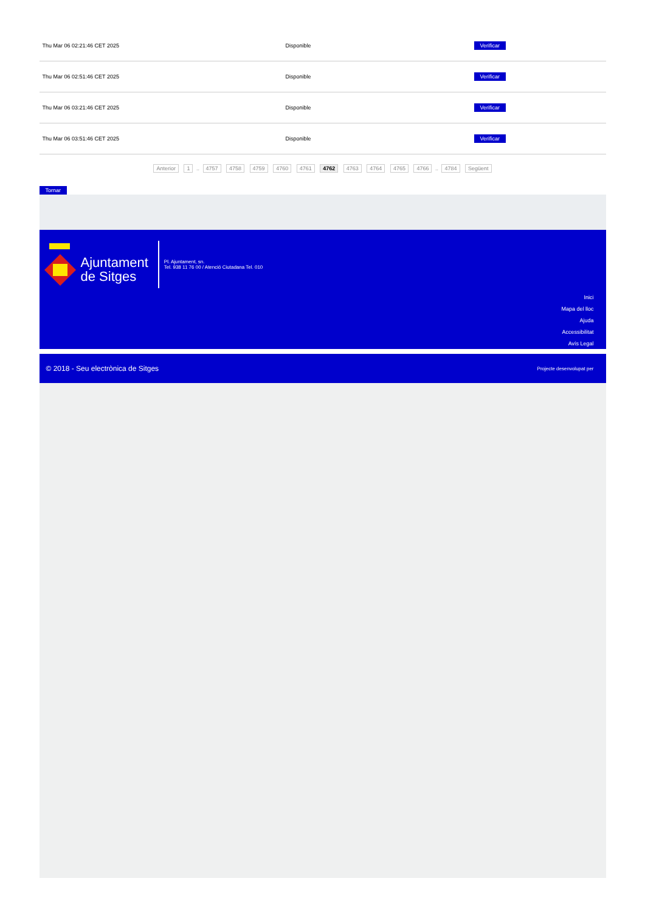| Thu Mar 06 02:21:46 CET 2025 | Disponible | Verificar |
| Thu Mar 06 02:51:46 CET 2025 | Disponible | Verificar |
| Thu Mar 06 03:21:46 CET 2025 | Disponible | Verificar |
| Thu Mar 06 03:51:46 CET 2025 | Disponible | Verificar |
Anterior 1 .. 4757 4758 4759 4760 4761 4762 4763 4764 4765 4766 .. 4784 Següent
Tornar
Ajuntament
de Sitges
Pl. Ajuntament, sn.
Tel. 938 11 76 00 / Atenció Ciutadana Tel. 010
Inici
Mapa del lloc
Ajuda
Accessibilitat
Avís Legal
© 2018 - Seu electrònica de Sitges Projecte desenvolupat per